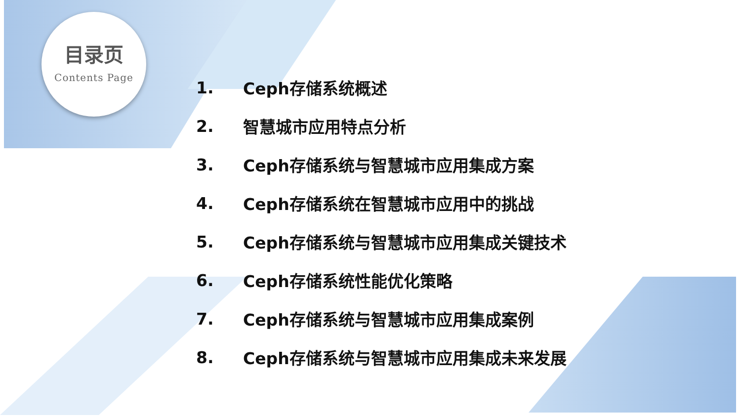目录页
Contents Page
1. Ceph存储系统概述
2. 智慧城市应用特点分析
3. Ceph存储系统与智慧城市应用集成方案
4. Ceph存储系统在智慧城市应用中的挑战
5. Ceph存储系统与智慧城市应用集成关键技术
6. Ceph存储系统性能优化策略
7. Ceph存储系统与智慧城市应用集成案例
8. Ceph存储系统与智慧城市应用集成未来发展